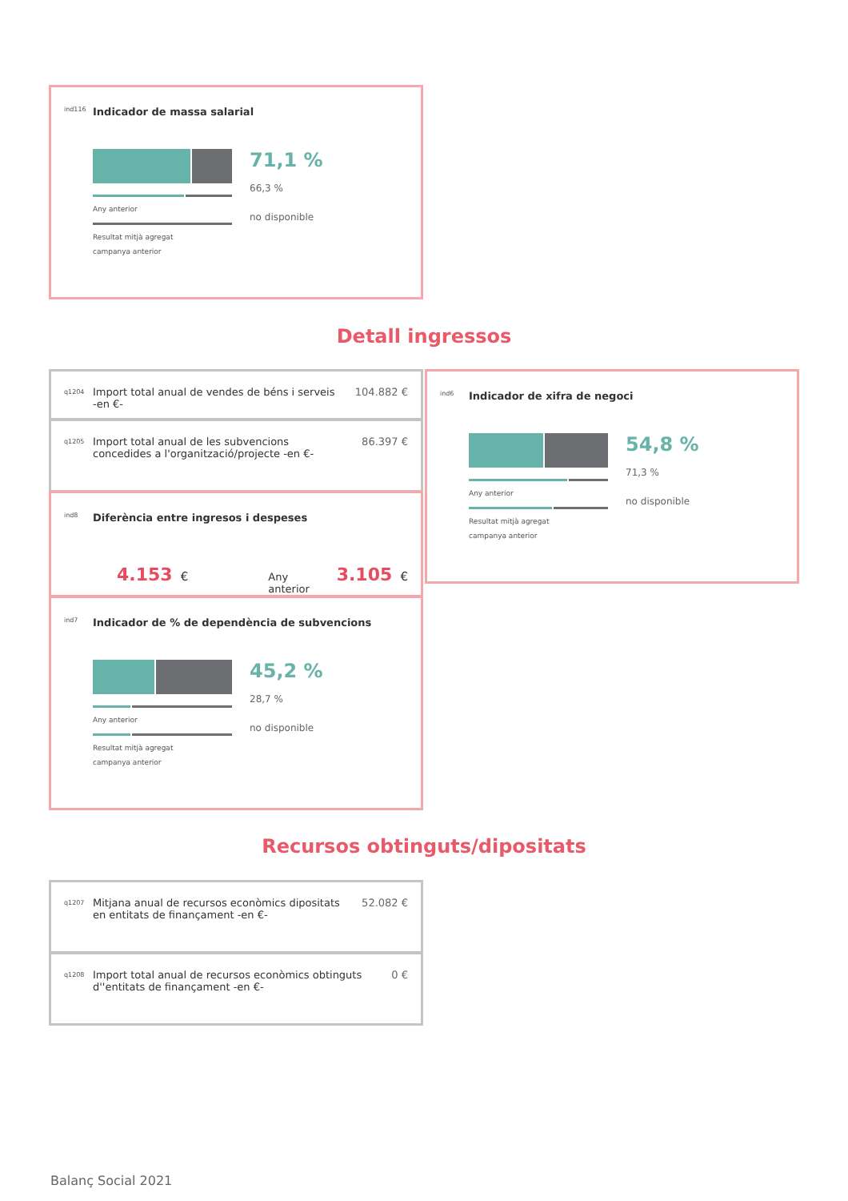ind116 Indicador de massa salarial
Any anterior
Resultat mitjà agregat
campanya anterior
71,1 %
66,3 %
no disponible
Detall ingressos
q1204 Import total anual de vendes de béns i serveis -en €- 104.882 €
q1205 Import total anual de les subvencions concedides a l'organització/projecte -en €- 86.397 €
ind8 Diferència entre ingresos i despeses
4.153 € Any anterior 3.105 €
ind7 Indicador de % de dependència de subvencions
Any anterior
Resultat mitjà agregat
campanya anterior
45,2 %
28,7 %
no disponible
ind6 Indicador de xifra de negoci
Any anterior
Resultat mitjà agregat
campanya anterior
54,8 %
71,3 %
no disponible
Recursos obtinguts/dipositats
q1207 Mitjana anual de recursos econòmics dipositats en entitats de finançament -en €- 52.082 €
q1208 Import total anual de recursos econòmics obtinguts d''entitats de finançament -en €- 0 €
Balanç Social 2021